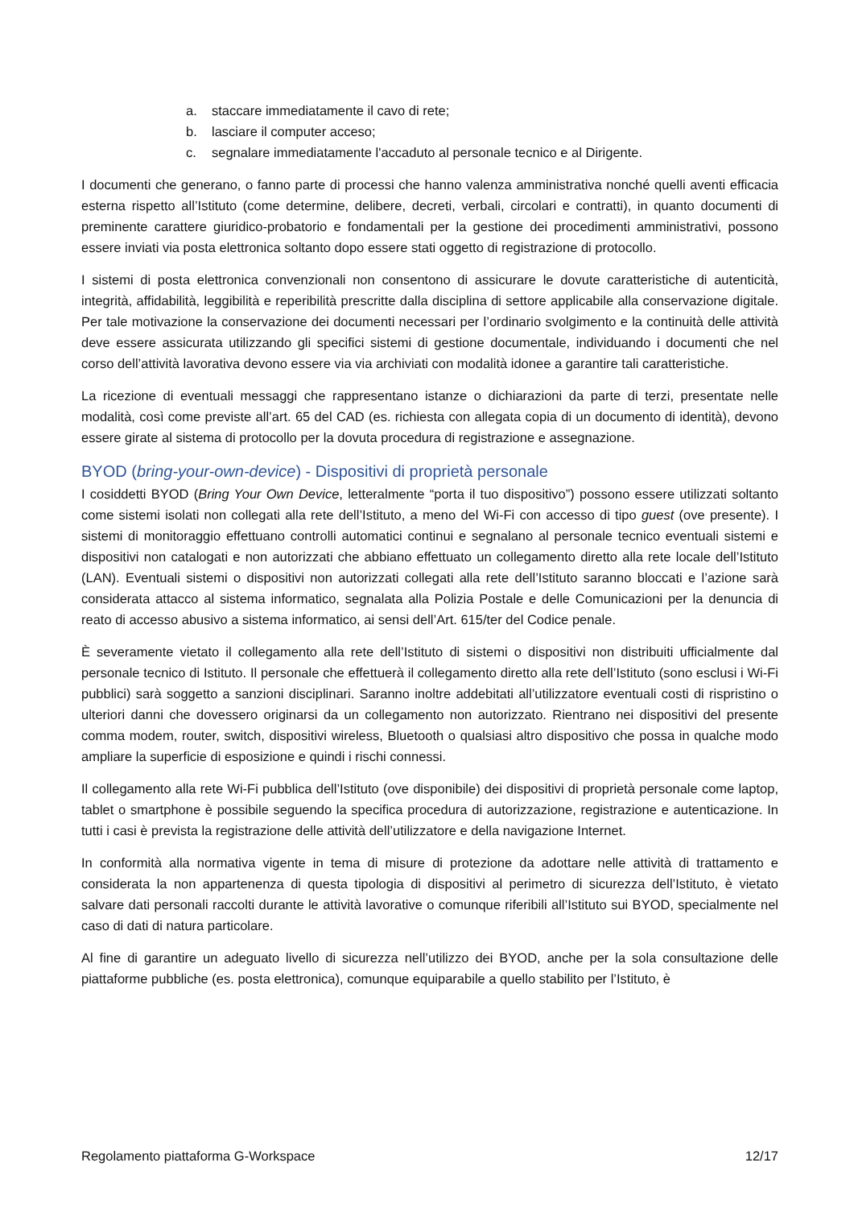a. staccare immediatamente il cavo di rete;
b. lasciare il computer acceso;
c. segnalare immediatamente l'accaduto al personale tecnico e al Dirigente.
I documenti che generano, o fanno parte di processi che hanno valenza amministrativa nonché quelli aventi efficacia esterna rispetto all’Istituto (come determine, delibere, decreti, verbali, circolari e contratti), in quanto documenti di preminente carattere giuridico-probatorio e fondamentali per la gestione dei procedimenti amministrativi, possono essere inviati via posta elettronica soltanto dopo essere stati oggetto di registrazione di protocollo.
I sistemi di posta elettronica convenzionali non consentono di assicurare le dovute caratteristiche di autenticità, integrità, affidabilità, leggibilità e reperibilità prescritte dalla disciplina di settore applicabile alla conservazione digitale. Per tale motivazione la conservazione dei documenti necessari per l’ordinario svolgimento e la continuità delle attività deve essere assicurata utilizzando gli specifici sistemi di gestione documentale, individuando i documenti che nel corso dell’attività lavorativa devono essere via via archiviati con modalità idonee a garantire tali caratteristiche.
La ricezione di eventuali messaggi che rappresentano istanze o dichiarazioni da parte di terzi, presentate nelle modalità, così come previste all’art. 65 del CAD (es. richiesta con allegata copia di un documento di identità), devono essere girate al sistema di protocollo per la dovuta procedura di registrazione e assegnazione.
BYOD (bring-your-own-device) - Dispositivi di proprietà personale
I cosiddetti BYOD (Bring Your Own Device, letteralmente “porta il tuo dispositivo”) possono essere utilizzati soltanto come sistemi isolati non collegati alla rete dell’Istituto, a meno del Wi-Fi con accesso di tipo guest (ove presente). I sistemi di monitoraggio effettuano controlli automatici continui e segnalano al personale tecnico eventuali sistemi e dispositivi non catalogati e non autorizzati che abbiano effettuato un collegamento diretto alla rete locale dell’Istituto (LAN). Eventuali sistemi o dispositivi non autorizzati collegati alla rete dell’Istituto saranno bloccati e l’azione sarà considerata attacco al sistema informatico, segnalata alla Polizia Postale e delle Comunicazioni per la denuncia di reato di accesso abusivo a sistema informatico, ai sensi dell’Art. 615/ter del Codice penale.
È severamente vietato il collegamento alla rete dell’Istituto di sistemi o dispositivi non distribuiti ufficialmente dal personale tecnico di Istituto. Il personale che effettuerà il collegamento diretto alla rete dell’Istituto (sono esclusi i Wi-Fi pubblici) sarà soggetto a sanzioni disciplinari. Saranno inoltre addebitati all’utilizzatore eventuali costi di rispristino o ulteriori danni che dovessero originarsi da un collegamento non autorizzato. Rientrano nei dispositivi del presente comma modem, router, switch, dispositivi wireless, Bluetooth o qualsiasi altro dispositivo che possa in qualche modo ampliare la superficie di esposizione e quindi i rischi connessi.
Il collegamento alla rete Wi-Fi pubblica dell’Istituto (ove disponibile) dei dispositivi di proprietà personale come laptop, tablet o smartphone è possibile seguendo la specifica procedura di autorizzazione, registrazione e autenticazione. In tutti i casi è prevista la registrazione delle attività dell’utilizzatore e della navigazione Internet.
In conformità alla normativa vigente in tema di misure di protezione da adottare nelle attività di trattamento e considerata la non appartenenza di questa tipologia di dispositivi al perimetro di sicurezza dell’Istituto, è vietato salvare dati personali raccolti durante le attività lavorative o comunque riferibili all’Istituto sui BYOD, specialmente nel caso di dati di natura particolare.
Al fine di garantire un adeguato livello di sicurezza nell’utilizzo dei BYOD, anche per la sola consultazione delle piattaforme pubbliche (es. posta elettronica), comunque equiparabile a quello stabilito per l’Istituto, è
Regolamento piattaforma G-Workspace 12/17